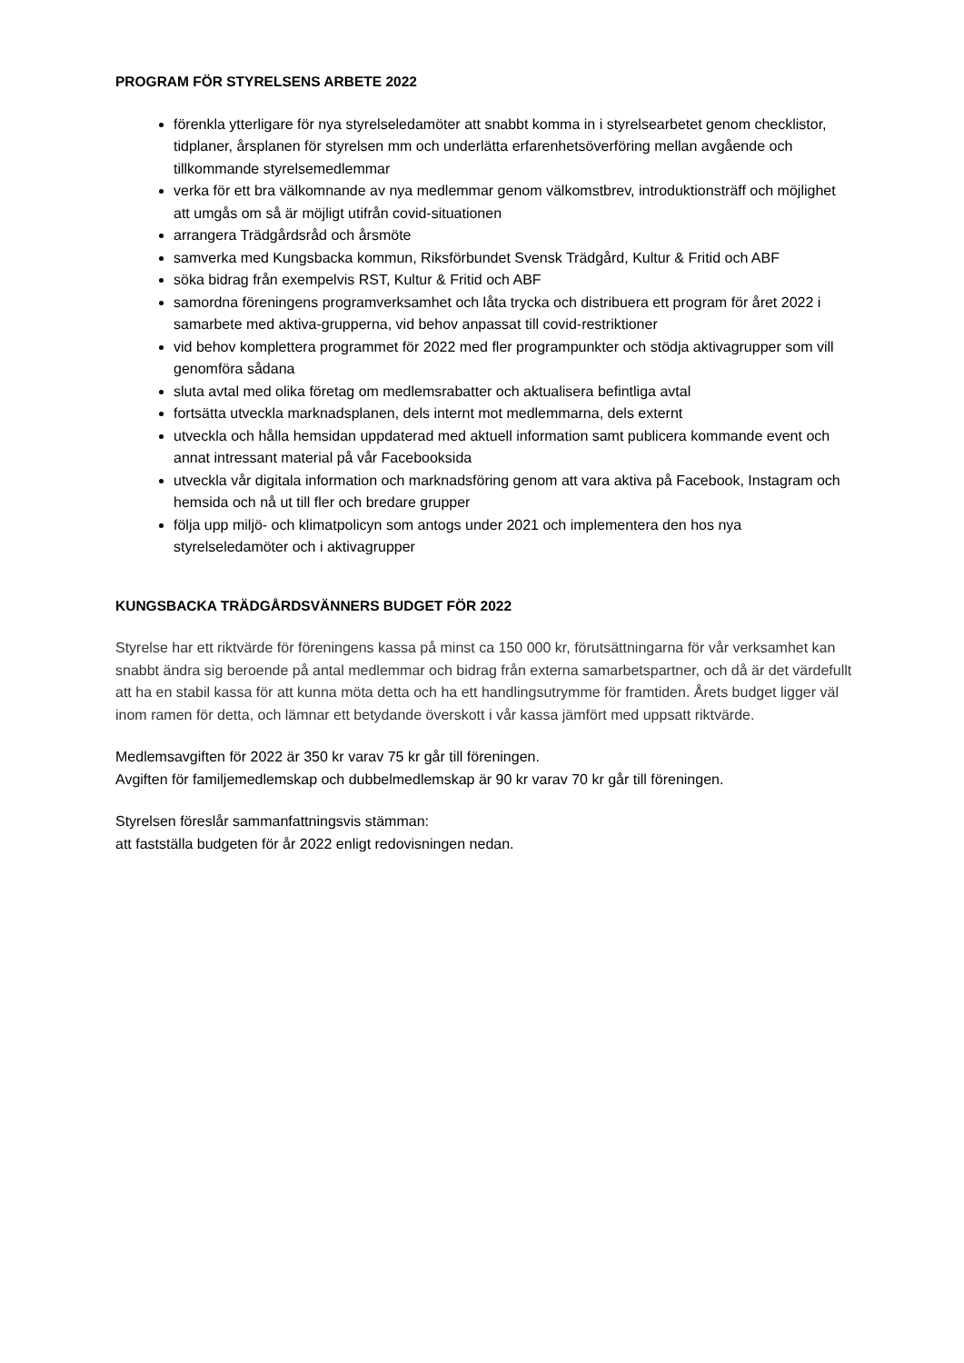PROGRAM FÖR STYRELSENS ARBETE 2022
förenkla ytterligare för nya styrelseledamöter att snabbt komma in i styrelsearbetet genom checklistor, tidplaner, årsplanen för styrelsen mm och underlätta erfarenhetsöverföring mellan avgående och tillkommande styrelsemedlemmar
verka för ett bra välkomnande av nya medlemmar genom välkomstbrev, introduktionsträff och möjlighet att umgås om så är möjligt utifrån covid-situationen
arrangera Trädgårdsråd och årsmöte
samverka med Kungsbacka kommun, Riksförbundet Svensk Trädgård, Kultur & Fritid och ABF
söka bidrag från exempelvis RST, Kultur & Fritid och ABF
samordna föreningens programverksamhet och låta trycka och distribuera ett program för året 2022 i samarbete med aktiva-grupperna, vid behov anpassat till covid-restriktioner
vid behov komplettera programmet för 2022 med fler programpunkter och stödja aktivagrupper som vill genomföra sådana
sluta avtal med olika företag om medlemsrabatter och aktualisera befintliga avtal
fortsätta utveckla marknadsplanen, dels internt mot medlemmarna, dels externt
utveckla och hålla hemsidan uppdaterad med aktuell information samt publicera kommande event och annat intressant material på vår Facebooksida
utveckla vår digitala information och marknadsföring genom att vara aktiva på Facebook, Instagram och hemsida och nå ut till fler och bredare grupper
följa upp miljö- och klimatpolicyn som antogs under 2021 och implementera den hos nya styrelseledamöter och i aktivagrupper
KUNGSBACKA TRÄDGÅRDSVÄNNERS BUDGET FÖR 2022
Styrelse har ett riktvärde för föreningens kassa på minst ca 150 000 kr, förutsättningarna för vår verksamhet kan snabbt ändra sig beroende på antal medlemmar och bidrag från externa samarbetspartner, och då är det värdefullt att ha en stabil kassa för att kunna möta detta och ha ett handlingsutrymme för framtiden. Årets budget ligger väl inom ramen för detta, och lämnar ett betydande överskott i vår kassa jämfört med uppsatt riktvärde.
Medlemsavgiften för 2022 är 350 kr varav 75 kr går till föreningen.
Avgiften för familjemedlemskap och dubbelmedlemskap är 90 kr varav 70 kr går till föreningen.
Styrelsen föreslår sammanfattningsvis stämman:
att fastställa budgeten för år 2022 enligt redovisningen nedan.